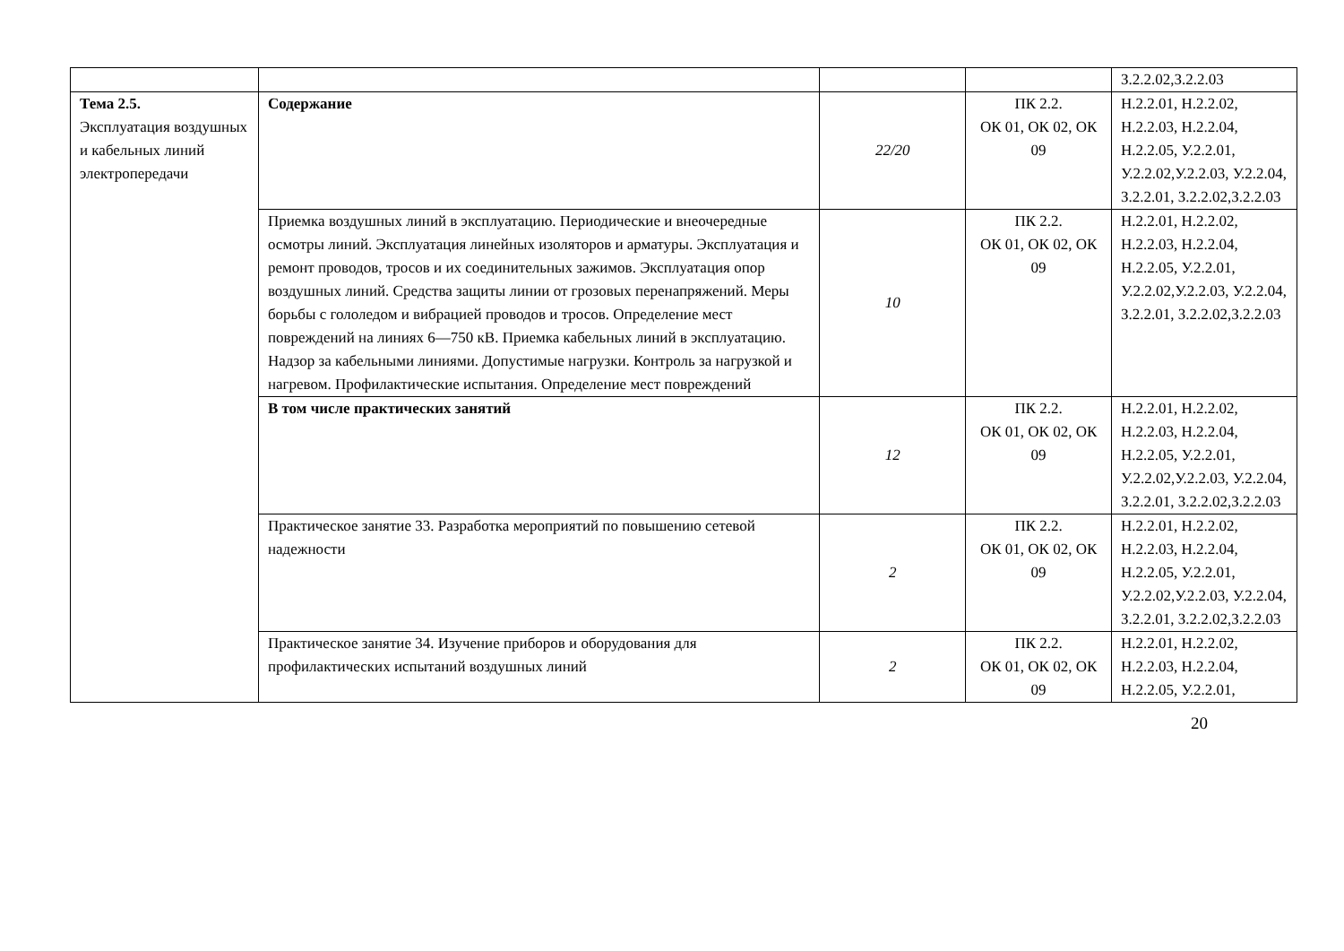| | | | | З.2.2.02,З.2.2.03 |
| Тема 2.5. Эксплуатация воздушных и кабельных линий электропередачи | Содержание | 22/20 | ПК 2.2. ОК 01, ОК 02, ОК 09 | Н.2.2.01, Н.2.2.02, Н.2.2.03, Н.2.2.04, Н.2.2.05, У.2.2.01, У.2.2.02,У.2.2.03, У.2.2.04, З.2.2.01, З.2.2.02,З.2.2.03 |
| | Приемка воздушных линий в эксплуатацию. Периодические и внеочередные осмотры линий. Эксплуатация линейных изоляторов и арматуры. Эксплуатация и ремонт проводов, тросов и их соединительных зажимов. Эксплуатация опор воздушных линий. Средства защиты линии от грозовых перенапряжений. Меры борьбы с гололедом и вибрацией проводов и тросов. Определение мест повреждений на линиях 6—750 кВ. Приемка кабельных линий в эксплуатацию. Надзор за кабельными линиями. Допустимые нагрузки. Контроль за нагрузкой и нагревом. Профилактические испытания. Определение мест повреждений | 10 | ПК 2.2. ОК 01, ОК 02, ОК 09 | Н.2.2.01, Н.2.2.02, Н.2.2.03, Н.2.2.04, Н.2.2.05, У.2.2.01, У.2.2.02,У.2.2.03, У.2.2.04, З.2.2.01, З.2.2.02,З.2.2.03 |
| | В том числе практических занятий | 12 | ПК 2.2. ОК 01, ОК 02, ОК 09 | Н.2.2.01, Н.2.2.02, Н.2.2.03, Н.2.2.04, Н.2.2.05, У.2.2.01, У.2.2.02,У.2.2.03, У.2.2.04, З.2.2.01, З.2.2.02,З.2.2.03 |
| | Практическое занятие 33. Разработка мероприятий по повышению сетевой надежности | 2 | ПК 2.2. ОК 01, ОК 02, ОК 09 | Н.2.2.01, Н.2.2.02, Н.2.2.03, Н.2.2.04, Н.2.2.05, У.2.2.01, У.2.2.02,У.2.2.03, У.2.2.04, З.2.2.01, З.2.2.02,З.2.2.03 |
| | Практическое занятие 34. Изучение приборов и оборудования для профилактических испытаний воздушных линий | 2 | ПК 2.2. ОК 01, ОК 02, ОК 09 | Н.2.2.01, Н.2.2.02, Н.2.2.03, Н.2.2.04, Н.2.2.05, У.2.2.01, |
20